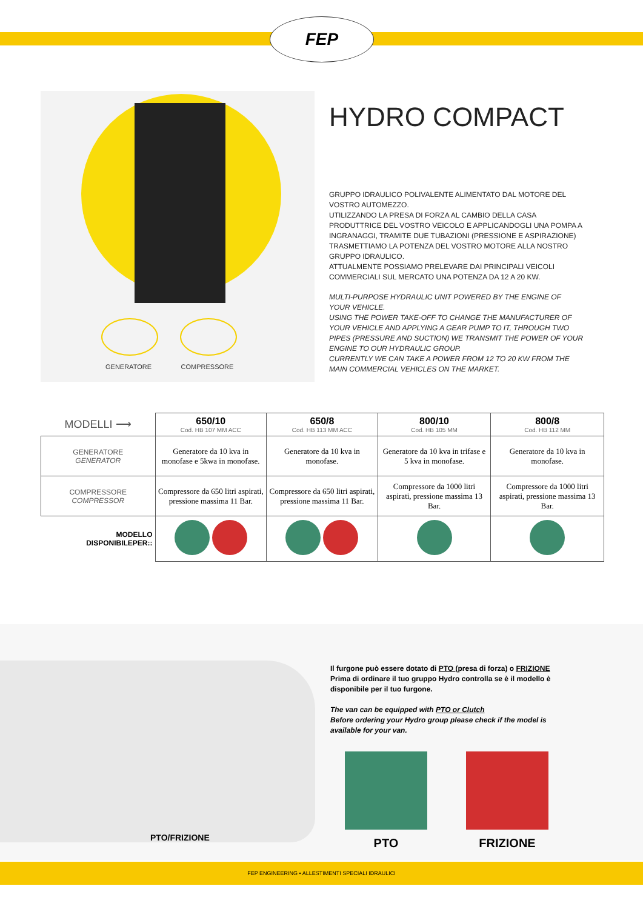FEP
GENERATORE COMPRESSORE
HYDRO COMPACT
GRUPPO IDRAULICO POLIVALENTE ALIMENTATO DAL MOTORE DEL VOSTRO AUTOMEZZO.
UTILIZZANDO LA PRESA DI FORZA AL CAMBIO DELLA CASA PRODUTTRICE DEL VOSTRO VEICOLO E APPLICANDOGLI UNA POMPA A INGRANAGGI, TRAMITE DUE TUBAZIONI (PRESSIONE E ASPIRAZIONE) TRASMETTIAMO LA POTENZA DEL VOSTRO MOTORE ALLA NOSTRO GRUPPO IDRAULICO.
ATTUALMENTE POSSIAMO PRELEVARE DAI PRINCIPALI VEICOLI COMMERCIALI SUL MERCATO UNA POTENZA DA 12 A 20 KW.
MULTI-PURPOSE HYDRAULIC UNIT POWERED BY THE ENGINE OF YOUR VEHICLE.
USING THE POWER TAKE-OFF TO CHANGE THE MANUFACTURER OF YOUR VEHICLE AND APPLYING A GEAR PUMP TO IT, THROUGH TWO PIPES (PRESSURE AND SUCTION) WE TRANSMIT THE POWER OF YOUR ENGINE TO OUR HYDRAULIC GROUP.
CURRENTLY WE CAN TAKE A POWER FROM 12 TO 20 KW FROM THE MAIN COMMERCIAL VEHICLES ON THE MARKET.
| MODELLI ⟶ | 650/10 Cod. HB 107 MM ACC | 650/8 Cod. HB 113 MM ACC | 800/10 Cod. HB 105 MM | 800/8 Cod. HB 112 MM |
| GENERATORE GENERATOR | Generatore da 10 kva in monofase e 5kwa in monofase. | Generatore da 10 kva in monofase. | Generatore da 10 kva in trifase e 5 kva in monofase. | Generatore da 10 kva in monofase. |
| COMPRESSORE COMPRESSOR | Compressore da 650 litri aspirati, pressione massima 11 Bar. | Compressore da 650 litri aspirati, pressione massima 11 Bar. | Compressore da 1000 litri aspirati, pressione massima 13 Bar. | Compressore da 1000 litri aspirati, pressione massima 13 Bar. |
| MODELLO DISPONIBILEPER:: | | | | |
PTO/FRIZIONE
Il furgone può essere dotato di PTO (presa di forza) o FRIZIONE
Prima di ordinare il tuo gruppo Hydro controlla se è il modello è disponibile per il tuo furgone.
The van can be equipped with PTO or Clutch
Before ordering your Hydro group please check if the model is available for your van.
PTO FRIZIONE
FEP ENGINEERING • ALLESTIMENTI SPECIALI IDRAULICI